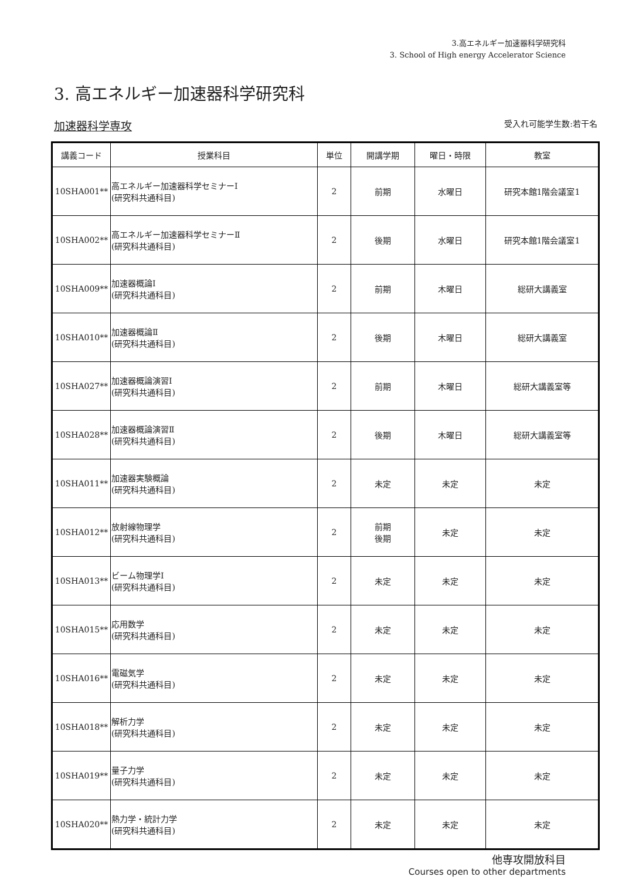3.高エネルギー加速器科学研究科
3. School of High energy Accelerator Science
3. 高エネルギー加速器科学研究科
加速器科学専攻 受入れ可能学生数:若干名
| 講義コード | 授業科目 | 単位 | 開講学期 | 曜日・時限 | 教室 |
| --- | --- | --- | --- | --- | --- |
| 10SHA001** | 高エネルギー加速器科学セミナーⅠ (研究科共通科目) | 2 | 前期 | 水曜日 | 研究本館1階会議室1 |
| 10SHA002** | 高エネルギー加速器科学セミナーⅡ (研究科共通科目) | 2 | 後期 | 水曜日 | 研究本館1階会議室1 |
| 10SHA009** | 加速器概論Ⅰ (研究科共通科目) | 2 | 前期 | 木曜日 | 総研大講義室 |
| 10SHA010** | 加速器概論Ⅱ (研究科共通科目) | 2 | 後期 | 木曜日 | 総研大講義室 |
| 10SHA027** | 加速器概論演習Ⅰ (研究科共通科目) | 2 | 前期 | 木曜日 | 総研大講義室等 |
| 10SHA028** | 加速器概論演習Ⅱ (研究科共通科目) | 2 | 後期 | 木曜日 | 総研大講義室等 |
| 10SHA011** | 加速器実験概論 (研究科共通科目) | 2 | 未定 | 未定 | 未定 |
| 10SHA012** | 放射線物理学 (研究科共通科目) | 2 | 前期 後期 | 未定 | 未定 |
| 10SHA013** | ビーム物理学Ⅰ (研究科共通科目) | 2 | 未定 | 未定 | 未定 |
| 10SHA015** | 応用数学 (研究科共通科目) | 2 | 未定 | 未定 | 未定 |
| 10SHA016** | 電磁気学 (研究科共通科目) | 2 | 未定 | 未定 | 未定 |
| 10SHA018** | 解析力学 (研究科共通科目) | 2 | 未定 | 未定 | 未定 |
| 10SHA019** | 量子力学 (研究科共通科目) | 2 | 未定 | 未定 | 未定 |
| 10SHA020** | 熱力学・統計力学 (研究科共通科目) | 2 | 未定 | 未定 | 未定 |
他専攻開放科目
Courses open to other departments